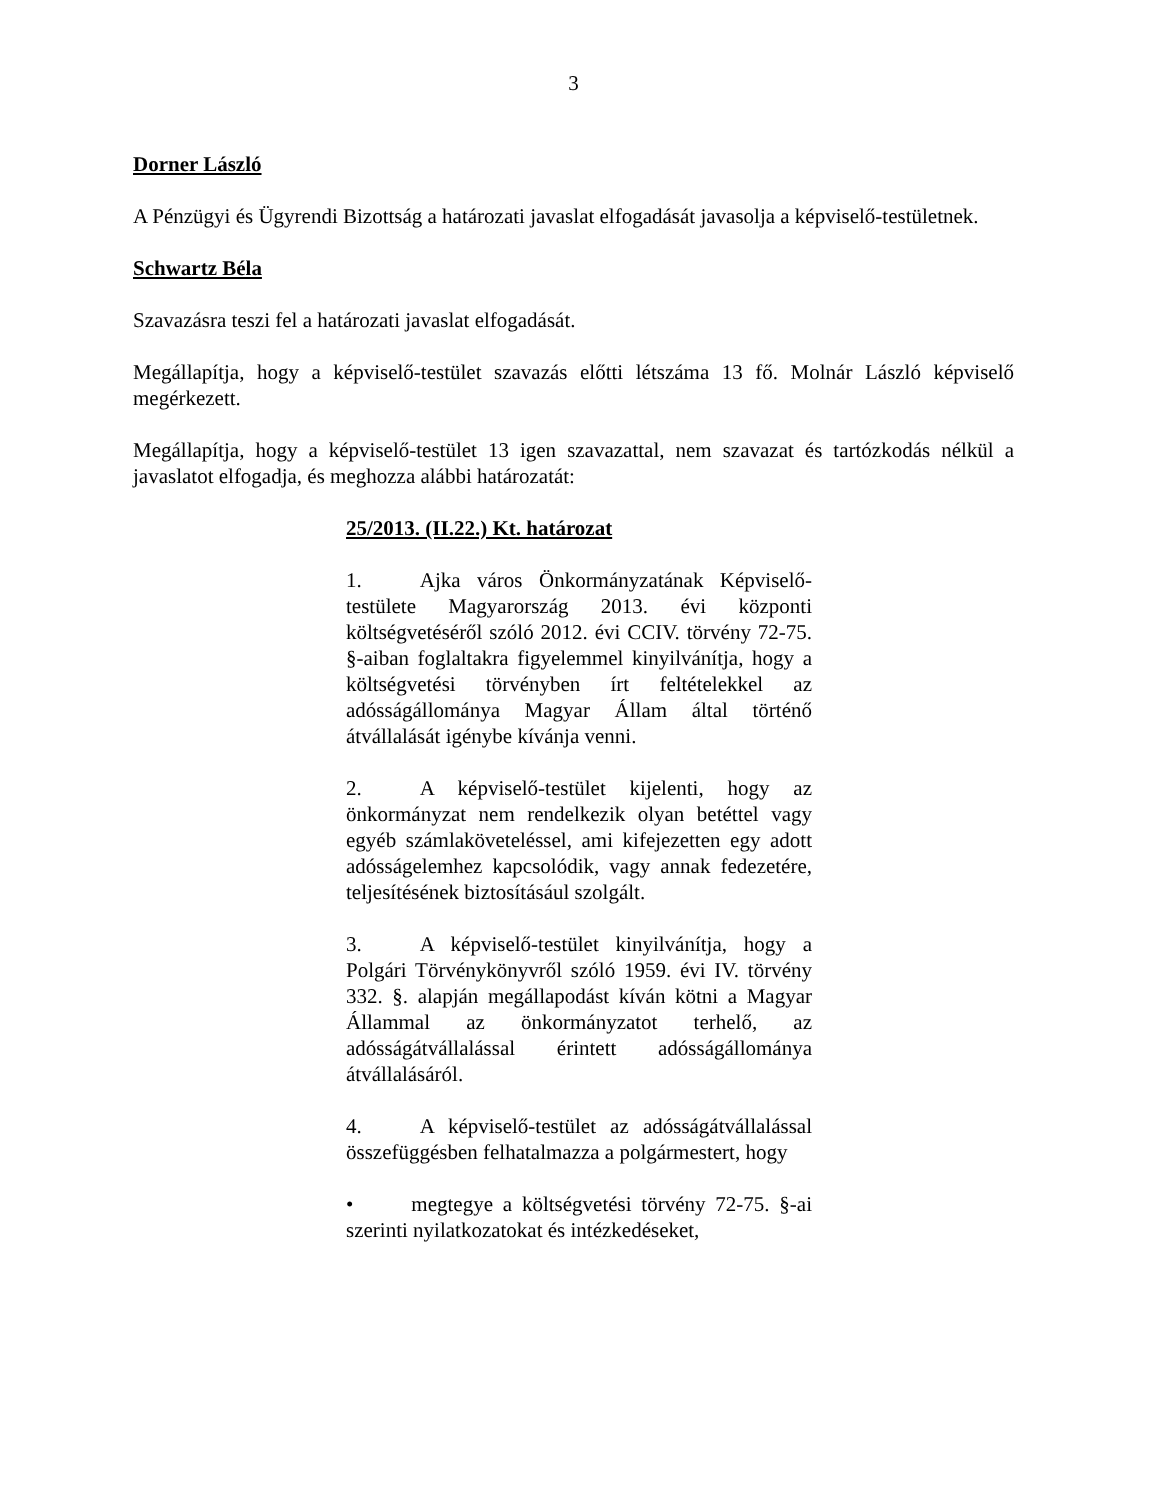3
Dorner László
A Pénzügyi és Ügyrendi Bizottság a határozati javaslat elfogadását javasolja a képviselő-testületnek.
Schwartz Béla
Szavazásra teszi fel a határozati javaslat elfogadását.
Megállapítja, hogy a képviselő-testület szavazás előtti létszáma 13 fő. Molnár László képviselő megérkezett.
Megállapítja, hogy a képviselő-testület 13 igen szavazattal, nem szavazat és tartózkodás nélkül a javaslatot elfogadja, és meghozza alábbi határozatát:
25/2013. (II.22.) Kt. határozat
1. Ajka város Önkormányzatának Képviselő-testülete Magyarország 2013. évi központi költségvetéséről szóló 2012. évi CCIV. törvény 72-75. §-aiban foglaltakra figyelemmel kinyilvánítja, hogy a költségvetési törvényben írt feltételekkel az adósságállománya Magyar Állam által történő átvállalását igénybe kívánja venni.
2. A képviselő-testület kijelenti, hogy az önkormányzat nem rendelkezik olyan betéttel vagy egyéb számlaköveteléssel, ami kifejezetten egy adott adósságelemhez kapcsolódik, vagy annak fedezetére, teljesítésének biztosításául szolgált.
3. A képviselő-testület kinyilvánítja, hogy a Polgári Törvénykönyvről szóló 1959. évi IV. törvény 332. §. alapján megállapodást kíván kötni a Magyar Állammal az önkormányzatot terhelő, az adósságátvállalással érintett adósságállománya átvállalásáról.
4. A képviselő-testület az adósságátvállalással összefüggésben felhatalmazza a polgármestert, hogy
• megtegye a költségvetési törvény 72-75. §-ai szerinti nyilatkozatokat és intézkedéseket,